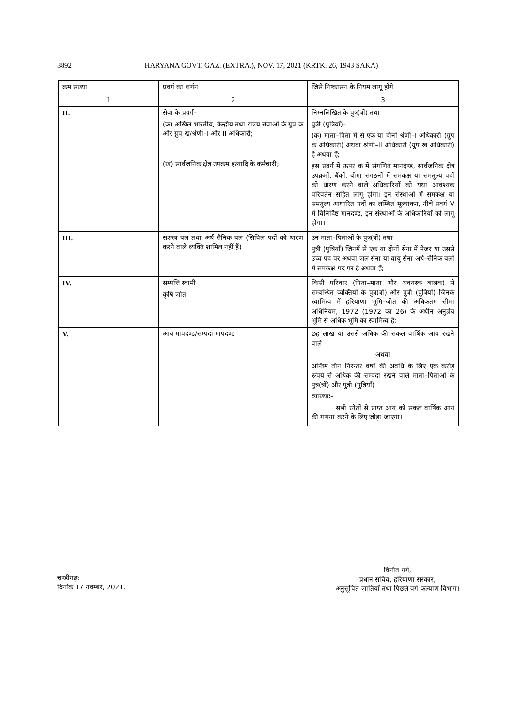3892 HARYANA GOVT. GAZ. (EXTRA.), NOV. 17, 2021 (KRTK. 26, 1943 SAKA)
| क्रम संख्या | प्रवर्ग का वर्णन | जिसे निष्कासन के नियम लागू होंगे |
| --- | --- | --- |
| 1 | 2 | 3 |
| II. | सेवा के प्रवर्ग– (क) अखिल भारतीय, केन्द्रीय तथा राज्य सेवाओं के ग्रुप क और ग्रुप ख/श्रेणी–I और II अधिकारी; (ख) सार्वजनिक क्षेत्र उपक्रम इत्यादि के कर्मचारी; | निम्नलिखित के पुत्र(त्रों) तथा पुत्री (पुत्रियाँ)– (क) माता–पिता में से एक या दोनों श्रेणी–I अधिकारी (ग्रुप क अधिकारी) अथवा श्रेणी–II अधिकारी (ग्रुप ख अधिकारी) है अथवा हैं; इस प्रवर्ग में ऊपर क में संगणित मानदण्ड, सार्वजनिक क्षेत्र उपक्रमों, बैंकों, बीमा संगठनों में समकक्ष या समतुल्य पदों को धारण करने वाले अधिकारियों को यथा आवश्यक परिवर्तन सहित लागू होगा। इन संस्थाओं में समकक्ष या समतुल्य आधारित पदों का लम्बित मूल्यांकन, नीचे प्रवर्ग V में विनिर्दिष्ट मानदण्ड, इन संस्थाओं के अधिकारियों को लागू होगा। |
| III. | सशस्त्र बल तथा अर्ध सैनिक बल (सिविल पदों को धारण करने वाले व्यक्ति शामिल नहीं हैं) | उन माता–पिताओं के पुत्र(त्रों) तथा पुत्री (पुत्रियाँ) जिनमें से एक या दोनों सेना में मेजर या उससे उच्च पद पर अथवा जल सेना या वायु सेना अर्ध–सैनिक बलों में समकक्ष पद पर है अथवा हैं; |
| IV. | सम्पत्ति स्वामी कृषि जोत | किसी परिवार (पिता–माता और अवयस्क बालक) से सम्बन्धित व्यक्तियों के पुत्र(त्रों) और पुत्री (पुत्रियों) जिनके स्वामित्व में हरियाणा भूमि–जोत की अधिकतम सीमा अधिनियम, 1972 (1972 का 26) के अधीन अनुज्ञेय भूमि से अधिक भूमि का स्वामित्व है; |
| V. | आय मापदण्ड/सम्पदा मापदण्ड | छह लाख या उससे अधिक की सकल वार्षिक आय रखने वाले अथवा अन्तिम तीन निरन्तर वर्षों की अवधि के लिए एक करोड़ रूपये से अधिक की सम्पदा रखने वाले माता–पिताओं के पुत्र(त्रों) और पुत्री (पुत्रियाँ) व्याख्याः– सभी स्रोतों से प्राप्त आय को सकल वार्षिक आय की गणना करने के लिए जोड़ा जाएगा। |
चण्डीगढ़:
दिनांक 17 नवम्बर, 2021.
विनीत गर्ग,
प्रधान सचिव, हरियाणा सरकार,
अनुसूचित जातियाँ तथा पिछले वर्ग कल्याण विभाग।